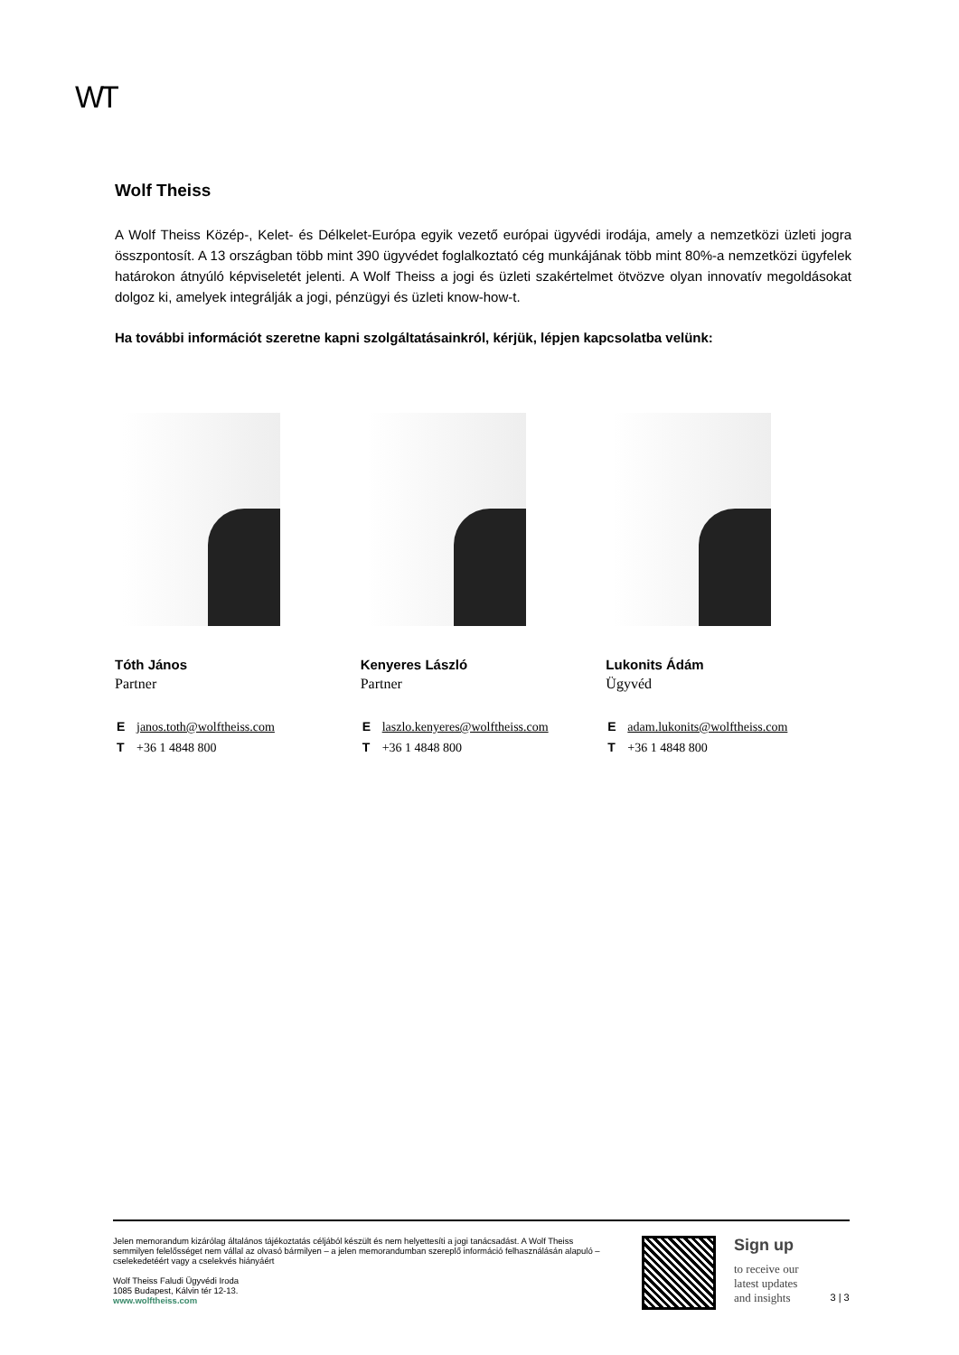WT
Wolf Theiss
A Wolf Theiss Közép-, Kelet- és Délkelet-Európa egyik vezető európai ügyvédi irodája, amely a nemzetközi üzleti jogra összpontosít. A 13 országban több mint 390 ügyvédet foglalkoztató cég munkájának több mint 80%-a nemzetközi ügyfelek határokon átnyúló képviseletét jelenti. A Wolf Theiss a jogi és üzleti szakértelmet ötvözve olyan innovatív megoldásokat dolgoz ki, amelyek integrálják a jogi, pénzügyi és üzleti know-how-t.
Ha további információt szeretne kapni szolgáltatásainkról, kérjük, lépjen kapcsolatba velünk:
Tóth János
Partner
Ejanos.toth@wolftheiss.com
T +36 1 4848 800
Kenyeres László
Partner
Elaszlo.kenyeres@wolftheiss.com
T +36 1 4848 800
Lukonits Ádám
Ügyvéd
Eadam.lukonits@wolftheiss.com
T +36 1 4848 800
Jelen memorandum kizárólag általános tájékoztatás céljából készült és nem helyettesíti a jogi tanácsadást. A Wolf Theiss semmilyen felelősséget nem vállal az olvasó bármilyen – a jelen memorandumban szereplő információ felhasználásán alapuló – cselekedetéért vagy a cselekvés hiányáért
Wolf Theiss Faludi Ügyvédi Iroda
1085 Budapest, Kálvin tér 12-13.
www.wolftheiss.com
Sign up
to receive our
latest updates
and insights
3 | 3